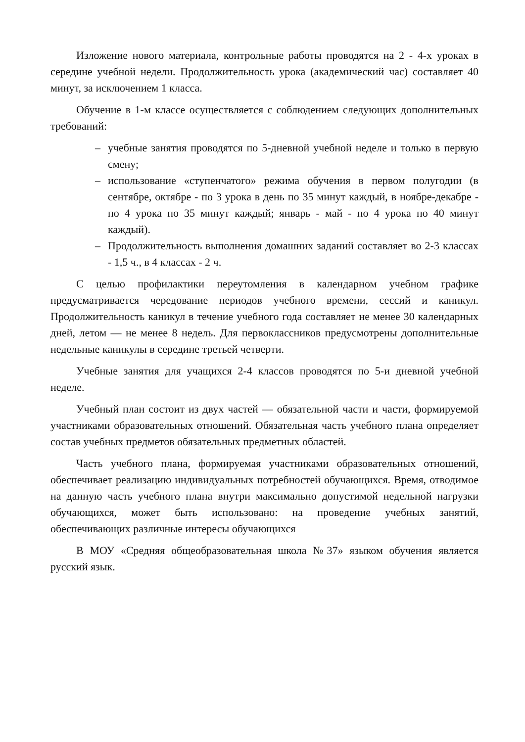Изложение нового материала, контрольные работы проводятся на 2 - 4-х уроках в середине учебной недели. Продолжительность урока (академический час) составляет 40 минут, за исключением 1 класса.
Обучение в 1-м классе осуществляется с соблюдением следующих дополнительных требований:
– учебные занятия проводятся по 5-дневной учебной неделе и только в первую смену;
– использование «ступенчатого» режима обучения в первом полугодии (в сентябре, октябре - по 3 урока в день по 35 минут каждый, в ноябре-декабре - по 4 урока по 35 минут каждый; январь - май - по 4 урока по 40 минут каждый).
– Продолжительность выполнения домашних заданий составляет во 2-3 классах - 1,5 ч., в 4 классах - 2 ч.
С целью профилактики переутомления в календарном учебном графике предусматривается чередование периодов учебного времени, сессий и каникул. Продолжительность каникул в течение учебного года составляет не менее 30 календарных дней, летом — не менее 8 недель. Для первоклассников предусмотрены дополнительные недельные каникулы в середине третьей четверти.
Учебные занятия для учащихся 2-4 классов проводятся по 5-и дневной учебной неделе.
Учебный план состоит из двух частей — обязательной части и части, формируемой участниками образовательных отношений. Обязательная часть учебного плана определяет состав учебных предметов обязательных предметных областей.
Часть учебного плана, формируемая участниками образовательных отношений, обеспечивает реализацию индивидуальных потребностей обучающихся. Время, отводимое на данную часть учебного плана внутри максимально допустимой недельной нагрузки обучающихся, может быть использовано: на проведение учебных занятий, обеспечивающих различные интересы обучающихся
В МОУ «Средняя общеобразовательная школа №37» языком обучения является русский язык.